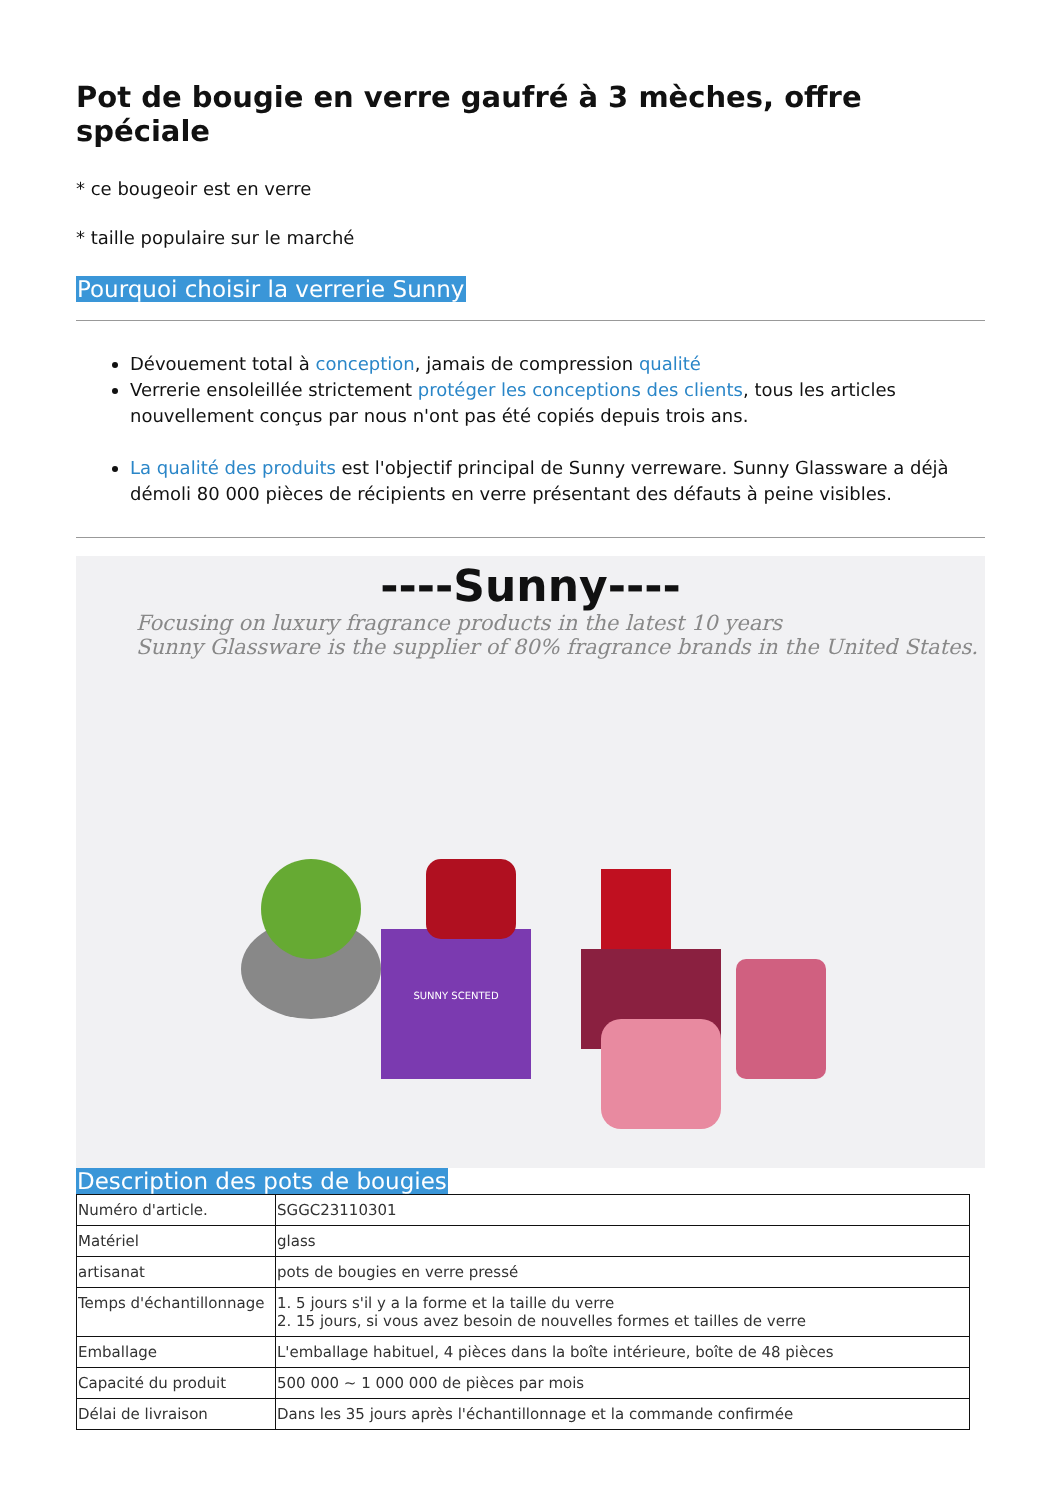Pot de bougie en verre gaufré à 3 mèches, offre spéciale
* ce bougeoir est en verre
* taille populaire sur le marché
Pourquoi choisir la verrerie Sunny
Dévouement total à conception, jamais de compression qualité
Verrerie ensoleillée strictement protéger les conceptions des clients, tous les articles nouvellement conçus par nous n'ont pas été copiés depuis trois ans.
La qualité des produits est l'objectif principal de Sunny verreware. Sunny Glassware a déjà démoli 80 000 pièces de récipients en verre présentant des défauts à peine visibles.
----Sunny----
Focusing on luxury fragrance products in the latest 10 years
Sunny Glassware is the supplier of 80% fragrance brands in the United States.
SUNNY SCENTED
Description des pots de bougies
| Numéro d'article. | SGGC23110301 |
| Matériel | glass |
| artisanat | pots de bougies en verre pressé |
| Temps d'échantillonnage | 1. 5 jours s'il y a la forme et la taille du verre 2. 15 jours, si vous avez besoin de nouvelles formes et tailles de verre |
| Emballage | L'emballage habituel, 4 pièces dans la boîte intérieure, boîte de 48 pièces |
| Capacité du produit | 500 000 ~ 1 000 000 de pièces par mois |
| Délai de livraison | Dans les 35 jours après l'échantillonnage et la commande confirmée |